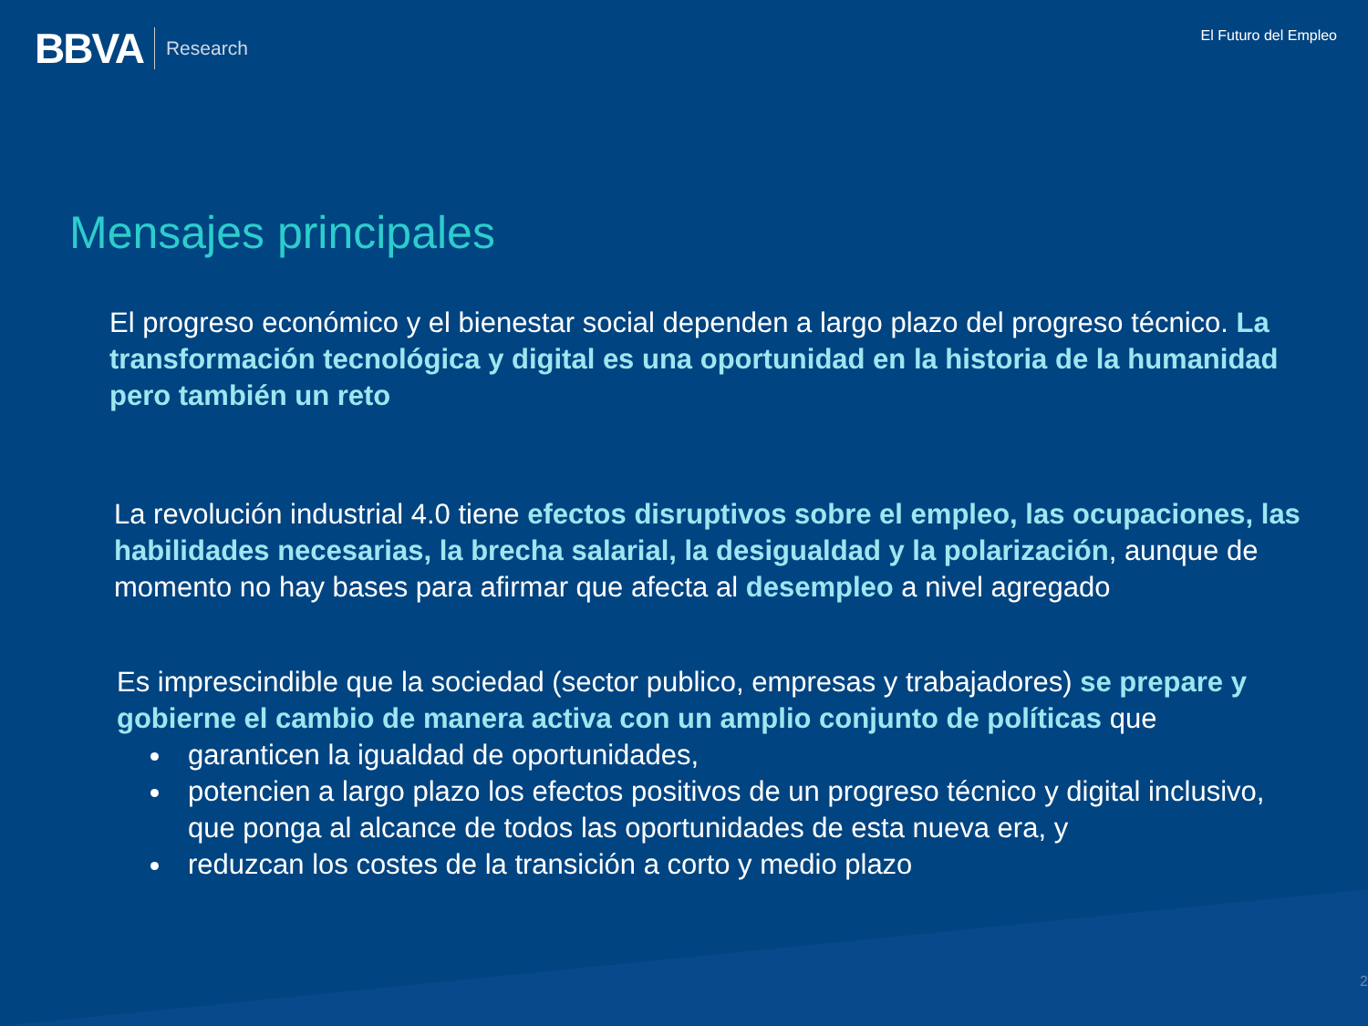BBVA Research
El Futuro del Empleo
Mensajes principales
El progreso económico y el bienestar social dependen a largo plazo del progreso técnico. La transformación tecnológica y digital es una oportunidad en la historia de la humanidad pero también un reto
La revolución industrial 4.0 tiene efectos disruptivos sobre el empleo, las ocupaciones, las habilidades necesarias, la brecha salarial, la desigualdad y la polarización, aunque de momento no hay bases para afirmar que afecta al desempleo a nivel agregado
Es imprescindible que la sociedad (sector publico, empresas y trabajadores) se prepare y gobierne el cambio de manera activa con un amplio conjunto de políticas que
garanticen la igualdad de oportunidades,
potencien a largo plazo los efectos positivos de un progreso técnico y digital inclusivo, que ponga al alcance de todos las oportunidades de esta nueva era, y
reduzcan los costes de la transición a corto y medio plazo
2